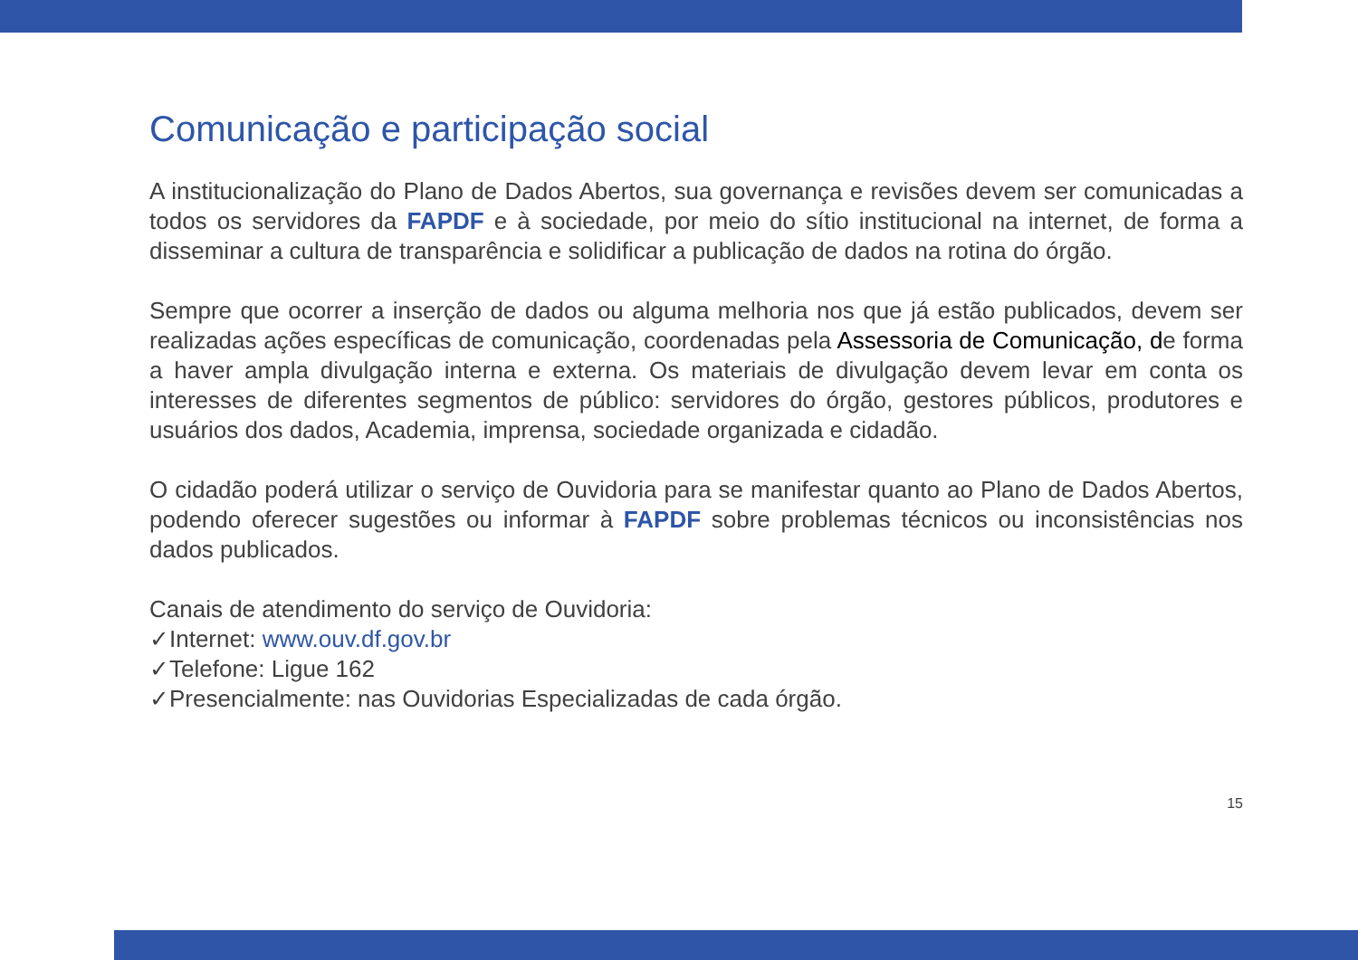Comunicação e participação social
A institucionalização do Plano de Dados Abertos, sua governança e revisões devem ser comunicadas a todos os servidores da FAPDF e à sociedade, por meio do sítio institucional na internet, de forma a disseminar a cultura de transparência e solidificar a publicação de dados na rotina do órgão.
Sempre que ocorrer a inserção de dados ou alguma melhoria nos que já estão publicados, devem ser realizadas ações específicas de comunicação, coordenadas pela Assessoria de Comunicação, de forma a haver ampla divulgação interna e externa. Os materiais de divulgação devem levar em conta os interesses de diferentes segmentos de público: servidores do órgão, gestores públicos, produtores e usuários dos dados, Academia, imprensa, sociedade organizada e cidadão.
O cidadão poderá utilizar o serviço de Ouvidoria para se manifestar quanto ao Plano de Dados Abertos, podendo oferecer sugestões ou informar à FAPDF sobre problemas técnicos ou inconsistências nos dados publicados.
Canais de atendimento do serviço de Ouvidoria:
✓Internet: www.ouv.df.gov.br
✓Telefone: Ligue 162
✓Presencialmente: nas Ouvidorias Especializadas de cada órgão.
15